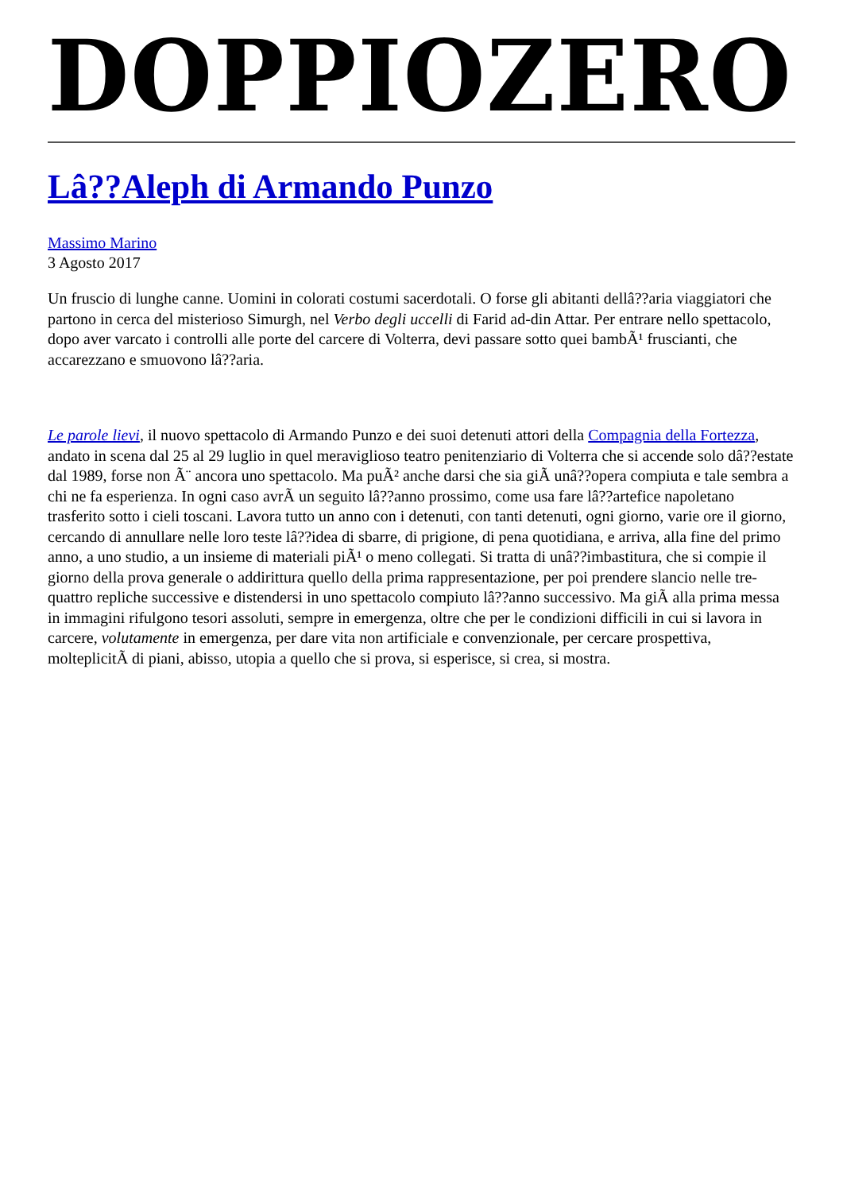DOPPIOZERO
Lâ??Aleph di Armando Punzo
Massimo Marino
3 Agosto 2017
Un fruscio di lunghe canne. Uomini in colorati costumi sacerdotali. O forse gli abitanti dellâ??aria viaggiatori che partono in cerca del misterioso Simurgh, nel Verbo degli uccelli di Farid ad-din Attar. Per entrare nello spettacolo, dopo aver varcato i controlli alle porte del carcere di Volterra, devi passare sotto quei bambÃ¹ fruscianti, che accarezzano e smuovono lâ??aria.
Le parole lievi, il nuovo spettacolo di Armando Punzo e dei suoi detenuti attori della Compagnia della Fortezza, andato in scena dal 25 al 29 luglio in quel meraviglioso teatro penitenziario di Volterra che si accende solo dâ??estate dal 1989, forse non Ã¨ ancora uno spettacolo. Ma puÃ² anche darsi che sia giÃ unâ??opera compiuta e tale sembra a chi ne fa esperienza. In ogni caso avrÃ un seguito lâ??anno prossimo, come usa fare lâ??artefice napoletano trasferito sotto i cieli toscani. Lavora tutto un anno con i detenuti, con tanti detenuti, ogni giorno, varie ore il giorno, cercando di annullare nelle loro teste lâ??idea di sbarre, di prigione, di pena quotidiana, e arriva, alla fine del primo anno, a uno studio, a un insieme di materiali piÃ¹ o meno collegati. Si tratta di unâ??imbastitura, che si compie il giorno della prova generale o addirittura quello della prima rappresentazione, per poi prendere slancio nelle tre-quattro repliche successive e distendersi in uno spettacolo compiuto lâ??anno successivo. Ma giÃ alla prima messa in immagini rifulgono tesori assoluti, sempre in emergenza, oltre che per le condizioni difficili in cui si lavora in carcere, volutamente in emergenza, per dare vita non artificiale e convenzionale, per cercare prospettiva, molteplicitÃ di piani, abisso, utopia a quello che si prova, si esperisce, si crea, si mostra.